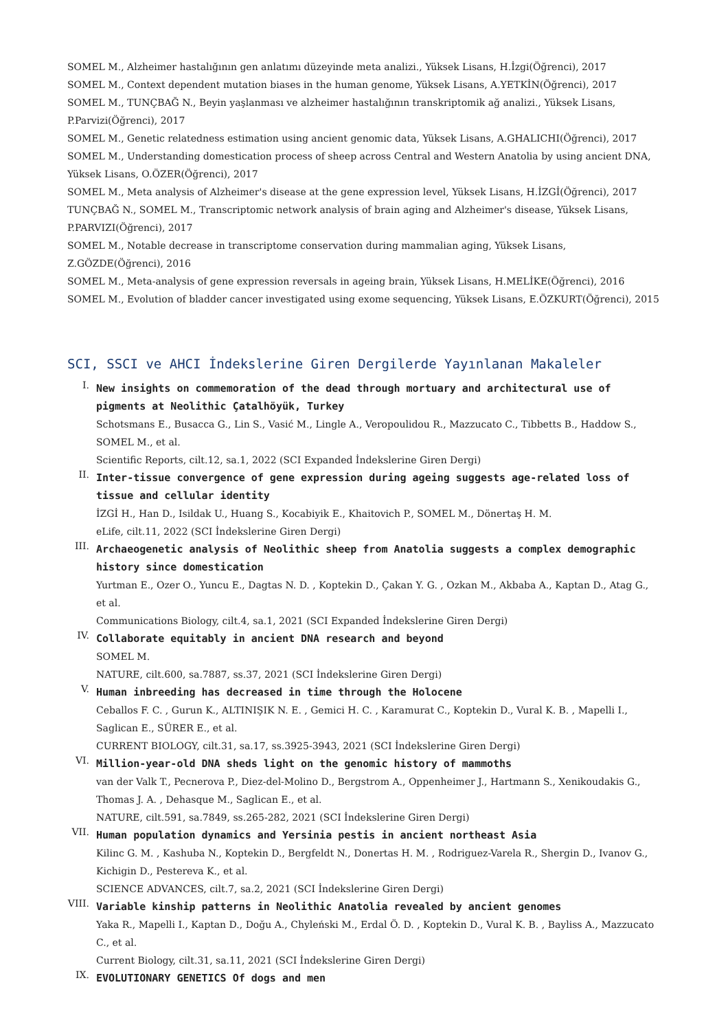SOMEL M., Alzheimer hastalığının gen anlatımı düzeyinde meta analizi., Yüksek Lisans, H.İzgi(Öğrenci), 2017
SOMEL M., Context dependent mutation biases in the human genome, Yüksek Lisans, A.YETKİN(Öğrenci), 2017
SOMEL M., TUNÇBAĞ N., Beyin yaşlanması ve alzheimer hastalığının transkriptomik ağ analizi., Yüksek Lisans, P.Parvizi(Öğrenci), 2017
SOMEL M., Genetic relatedness estimation using ancient genomic data, Yüksek Lisans, A.GHALICHI(Öğrenci), 2017
SOMEL M., Understanding domestication process of sheep across Central and Western Anatolia by using ancient DNA, Yüksek Lisans, O.ÖZER(Öğrenci), 2017
SOMEL M., Meta analysis of Alzheimer's disease at the gene expression level, Yüksek Lisans, H.İZGİ(Öğrenci), 2017
TUNÇBAĞ N., SOMEL M., Transcriptomic network analysis of brain aging and Alzheimer's disease, Yüksek Lisans, P.PARVIZI(Öğrenci), 2017
SOMEL M., Notable decrease in transcriptome conservation during mammalian aging, Yüksek Lisans, Z.GÖZDE(Öğrenci), 2016
SOMEL M., Meta-analysis of gene expression reversals in ageing brain, Yüksek Lisans, H.MELİKE(Öğrenci), 2016
SOMEL M., Evolution of bladder cancer investigated using exome sequencing, Yüksek Lisans, E.ÖZKURT(Öğrenci), 2015
SCI, SSCI ve AHCI İndekslerine Giren Dergilerde Yayınlanan Makaleler
I.
New insights on commemoration of the dead through mortuary and architectural use of pigments at Neolithic Çatalhöyük, Turkey
Schotsmans E., Busacca G., Lin S., Vasić M., Lingle A., Veropoulidou R., Mazzucato C., Tibbetts B., Haddow S., SOMEL M., et al.
Scientific Reports, cilt.12, sa.1, 2022 (SCI Expanded İndekslerine Giren Dergi)
II.
Inter-tissue convergence of gene expression during ageing suggests age-related loss of tissue and cellular identity
İZGİ H., Han D., Isildak U., Huang S., Kocabiyik E., Khaitovich P., SOMEL M., Dönertaş H. M.
eLife, cilt.11, 2022 (SCI İndekslerine Giren Dergi)
III.
Archaeogenetic analysis of Neolithic sheep from Anatolia suggests a complex demographic history since domestication
Yurtman E., Ozer O., Yuncu E., Dagtas N. D. , Koptekin D., Çakan Y. G. , Ozkan M., Akbaba A., Kaptan D., Atag G., et al.
Communications Biology, cilt.4, sa.1, 2021 (SCI Expanded İndekslerine Giren Dergi)
IV.
Collaborate equitably in ancient DNA research and beyond
SOMEL M.
NATURE, cilt.600, sa.7887, ss.37, 2021 (SCI İndekslerine Giren Dergi)
V.
Human inbreeding has decreased in time through the Holocene
Ceballos F. C. , Gurun K., ALTINIŞIK N. E. , Gemici H. C. , Karamurat C., Koptekin D., Vural K. B. , Mapelli I., Saglican E., SÜRER E., et al.
CURRENT BIOLOGY, cilt.31, sa.17, ss.3925-3943, 2021 (SCI İndekslerine Giren Dergi)
VI.
Million-year-old DNA sheds light on the genomic history of mammoths
van der Valk T., Pecnerova P., Diez-del-Molino D., Bergstrom A., Oppenheimer J., Hartmann S., Xenikoudakis G., Thomas J. A. , Dehasque M., Saglican E., et al.
NATURE, cilt.591, sa.7849, ss.265-282, 2021 (SCI İndekslerine Giren Dergi)
VII.
Human population dynamics and Yersinia pestis in ancient northeast Asia
Kilinc G. M. , Kashuba N., Koptekin D., Bergfeldt N., Donertas H. M. , Rodriguez-Varela R., Shergin D., Ivanov G., Kichigin D., Pestereva K., et al.
SCIENCE ADVANCES, cilt.7, sa.2, 2021 (SCI İndekslerine Giren Dergi)
VIII.
Variable kinship patterns in Neolithic Anatolia revealed by ancient genomes
Yaka R., Mapelli I., Kaptan D., Doğu A., Chyleński M., Erdal Ö. D. , Koptekin D., Vural K. B. , Bayliss A., Mazzucato C., et al.
Current Biology, cilt.31, sa.11, 2021 (SCI İndekslerine Giren Dergi)
IX.
EVOLUTIONARY GENETICS Of dogs and men